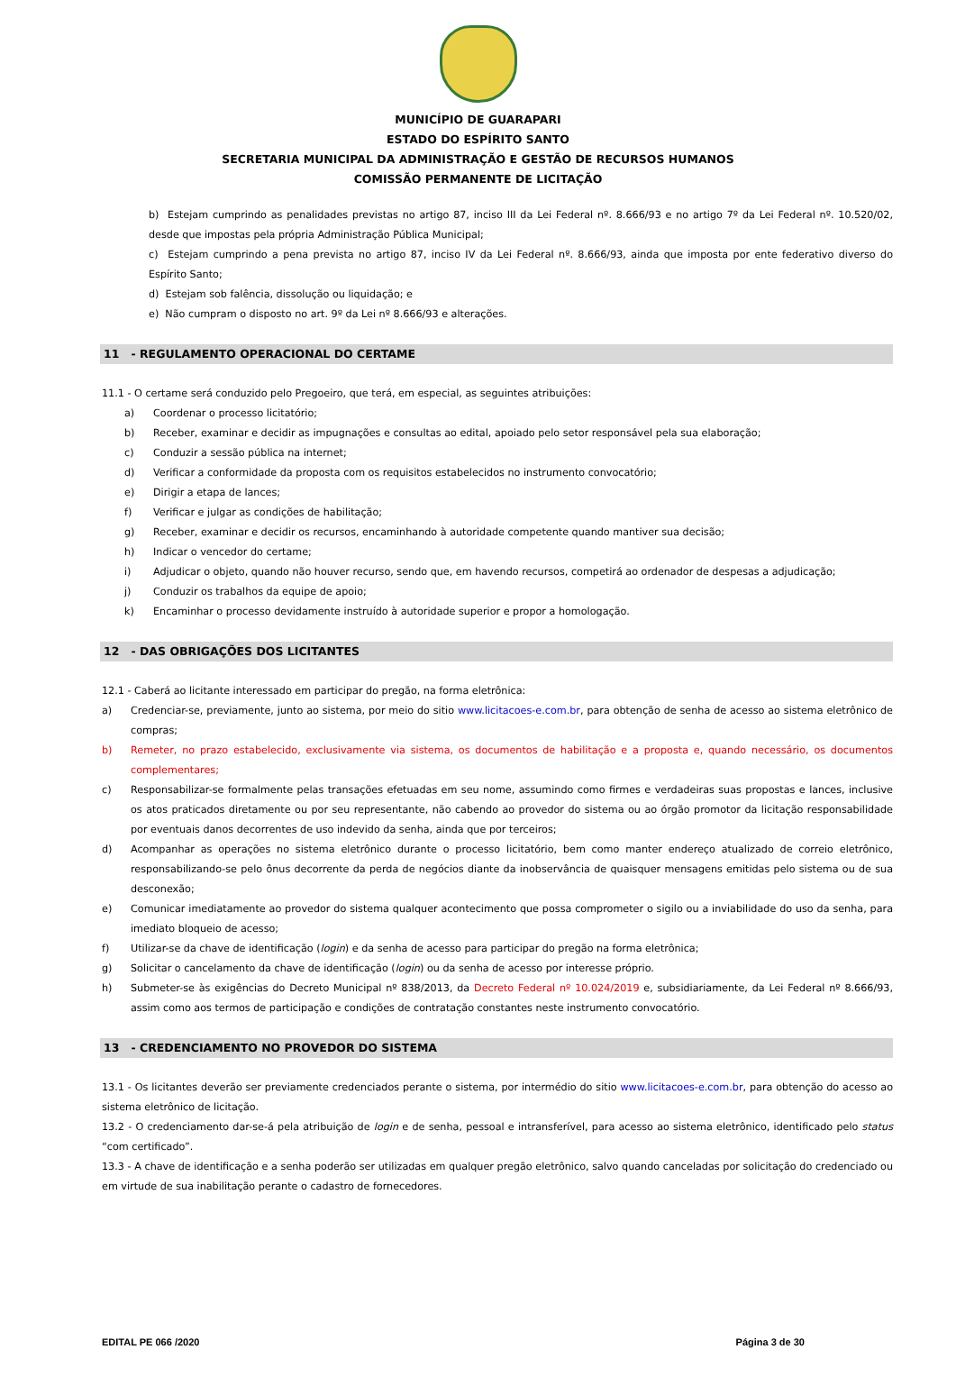MUNICÍPIO DE GUARAPARI
ESTADO DO ESPÍRITO SANTO
SECRETARIA MUNICIPAL DA ADMINISTRAÇÃO E GESTÃO DE RECURSOS HUMANOS
COMISSÃO PERMANENTE DE LICITAÇÃO
b) Estejam cumprindo as penalidades previstas no artigo 87, inciso III da Lei Federal nº. 8.666/93 e no artigo 7º da Lei Federal nº. 10.520/02, desde que impostas pela própria Administração Pública Municipal;
c) Estejam cumprindo a pena prevista no artigo 87, inciso IV da Lei Federal nº. 8.666/93, ainda que imposta por ente federativo diverso do Espírito Santo;
d) Estejam sob falência, dissolução ou liquidação; e
e) Não cumpram o disposto no art. 9º da Lei nº 8.666/93 e alterações.
11 - REGULAMENTO OPERACIONAL DO CERTAME
11.1 - O certame será conduzido pelo Pregoeiro, que terá, em especial, as seguintes atribuições:
a) Coordenar o processo licitatório;
b) Receber, examinar e decidir as impugnações e consultas ao edital, apoiado pelo setor responsável pela sua elaboração;
c) Conduzir a sessão pública na internet;
d) Verificar a conformidade da proposta com os requisitos estabelecidos no instrumento convocatório;
e) Dirigir a etapa de lances;
f) Verificar e julgar as condições de habilitação;
g) Receber, examinar e decidir os recursos, encaminhando à autoridade competente quando mantiver sua decisão;
h) Indicar o vencedor do certame;
i) Adjudicar o objeto, quando não houver recurso, sendo que, em havendo recursos, competirá ao ordenador de despesas a adjudicação;
j) Conduzir os trabalhos da equipe de apoio;
k) Encaminhar o processo devidamente instruído à autoridade superior e propor a homologação.
12 - DAS OBRIGAÇÕES DOS LICITANTES
12.1 - Caberá ao licitante interessado em participar do pregão, na forma eletrônica:
a) Credenciar-se, previamente, junto ao sistema, por meio do sitio www.licitacoes-e.com.br, para obtenção de senha de acesso ao sistema eletrônico de compras;
b) Remeter, no prazo estabelecido, exclusivamente via sistema, os documentos de habilitação e a proposta e, quando necessário, os documentos complementares;
c) Responsabilizar-se formalmente pelas transações efetuadas em seu nome, assumindo como firmes e verdadeiras suas propostas e lances, inclusive os atos praticados diretamente ou por seu representante, não cabendo ao provedor do sistema ou ao órgão promotor da licitação responsabilidade por eventuais danos decorrentes de uso indevido da senha, ainda que por terceiros;
d) Acompanhar as operações no sistema eletrônico durante o processo licitatório, bem como manter endereço atualizado de correio eletrônico, responsabilizando-se pelo ônus decorrente da perda de negócios diante da inobservância de quaisquer mensagens emitidas pelo sistema ou de sua desconexão;
e) Comunicar imediatamente ao provedor do sistema qualquer acontecimento que possa comprometer o sigilo ou a inviabilidade do uso da senha, para imediato bloqueio de acesso;
f) Utilizar-se da chave de identificação (login) e da senha de acesso para participar do pregão na forma eletrônica;
g) Solicitar o cancelamento da chave de identificação (login) ou da senha de acesso por interesse próprio.
h) Submeter-se às exigências do Decreto Municipal nº 838/2013, da Decreto Federal nº 10.024/2019 e, subsidiariamente, da Lei Federal nº 8.666/93, assim como aos termos de participação e condições de contratação constantes neste instrumento convocatório.
13 - CREDENCIAMENTO NO PROVEDOR DO SISTEMA
13.1 - Os licitantes deverão ser previamente credenciados perante o sistema, por intermédio do sitio www.licitacoes-e.com.br, para obtenção do acesso ao sistema eletrônico de licitação.
13.2 - O credenciamento dar-se-á pela atribuição de login e de senha, pessoal e intransferível, para acesso ao sistema eletrônico, identificado pelo status “com certificado”.
13.3 - A chave de identificação e a senha poderão ser utilizadas em qualquer pregão eletrônico, salvo quando canceladas por solicitação do credenciado ou em virtude de sua inabilitação perante o cadastro de fornecedores.
EDITAL PE 066 /2020 Página 3 de 30